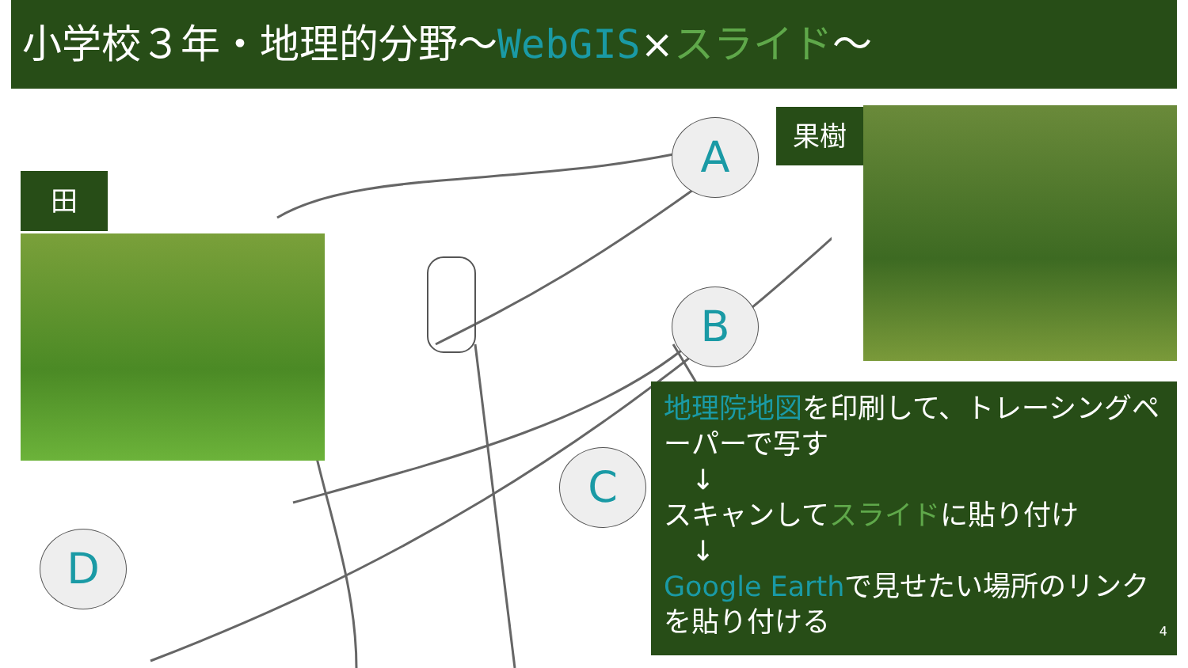小学校３年・地理的分野〜WebGIS×スライド〜
田
果樹
A
B
C
D
地理院地図を印刷して、トレーシングペーパーで写す
　↓
スキャンしてスライドに貼り付け
　↓
Google Earthで見せたい場所のリンクを貼り付ける
4